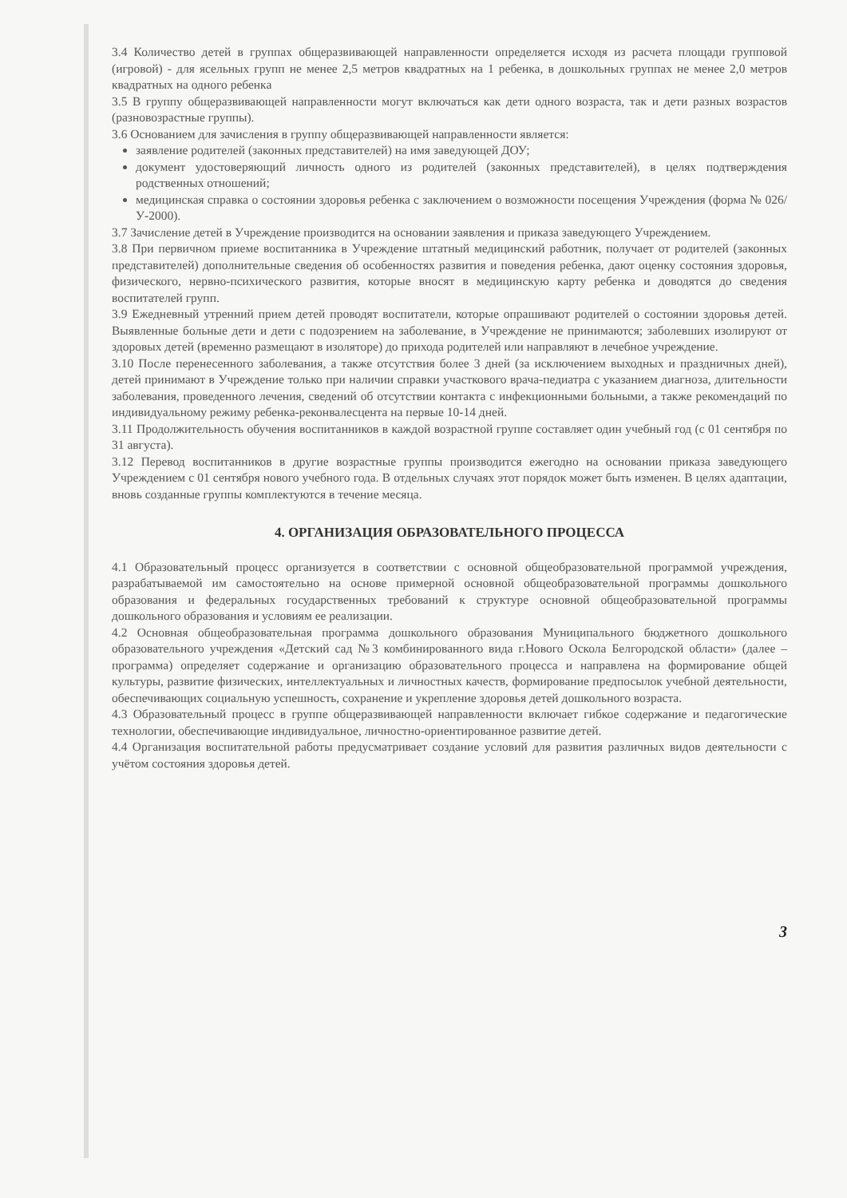3.4 Количество детей в группах общеразвивающей направленности определяется исходя из расчета площади групповой (игровой) - для ясельных групп не менее 2,5 метров квадратных на 1 ребенка, в дошкольных группах не менее 2,0 метров квадратных на одного ребенка
3.5 В группу общеразвивающей направленности могут включаться как дети одного возраста, так и дети разных возрастов (разновозрастные группы).
3.6 Основанием для зачисления в группу общеразвивающей направленности является:
заявление родителей (законных представителей) на имя заведующей ДОУ;
документ удостоверяющий личность одного из родителей (законных представителей), в целях подтверждения родственных отношений;
медицинская справка о состоянии здоровья ребенка с заключением о возможности посещения Учреждения (форма № 026/У-2000).
3.7 Зачисление детей в Учреждение производится на основании заявления и приказа заведующего Учреждением.
3.8 При первичном приеме воспитанника в Учреждение штатный медицинский работник, получает от родителей (законных представителей) дополнительные сведения об особенностях развития и поведения ребенка, дают оценку состояния здоровья, физического, нервно-психического развития, которые вносят в медицинскую карту ребенка и доводятся до сведения воспитателей групп.
3.9 Ежедневный утренний прием детей проводят воспитатели, которые опрашивают родителей о состоянии здоровья детей. Выявленные больные дети и дети с подозрением на заболевание, в Учреждение не принимаются; заболевших изолируют от здоровых детей (временно размещают в изоляторе) до прихода родителей или направляют в лечебное учреждение.
3.10 После перенесенного заболевания, а также отсутствия более 3 дней (за исключением выходных и праздничных дней), детей принимают в Учреждение только при наличии справки участкового врача-педиатра с указанием диагноза, длительности заболевания, проведенного лечения, сведений об отсутствии контакта с инфекционными больными, а также рекомендаций по индивидуальному режиму ребенка-реконвалесцента на первые 10-14 дней.
3.11 Продолжительность обучения воспитанников в каждой возрастной группе составляет один учебный год (с 01 сентября по 31 августа).
3.12 Перевод воспитанников в другие возрастные группы производится ежегодно на основании приказа заведующего Учреждением с 01 сентября нового учебного года. В отдельных случаях этот порядок может быть изменен. В целях адаптации, вновь созданные группы комплектуются в течение месяца.
4. ОРГАНИЗАЦИЯ ОБРАЗОВАТЕЛЬНОГО ПРОЦЕССА
4.1 Образовательный процесс организуется в соответствии с основной общеобразовательной программой учреждения, разрабатываемой им самостоятельно на основе примерной основной общеобразовательной программы дошкольного образования и федеральных государственных требований к структуре основной общеобразовательной программы дошкольного образования и условиям ее реализации.
4.2 Основная общеобразовательная программа дошкольного образования Муниципального бюджетного дошкольного образовательного учреждения «Детский сад №3 комбинированного вида г.Нового Оскола Белгородской области» (далее – программа) определяет содержание и организацию образовательного процесса и направлена на формирование общей культуры, развитие физических, интеллектуальных и личностных качеств, формирование предпосылок учебной деятельности, обеспечивающих социальную успешность, сохранение и укрепление здоровья детей дошкольного возраста.
4.3 Образовательный процесс в группе общеразвивающей направленности включает гибкое содержание и педагогические технологии, обеспечивающие индивидуальное, личностно-ориентированное развитие детей.
4.4 Организация воспитательной работы предусматривает создание условий для развития различных видов деятельности с учётом состояния здоровья детей.
3